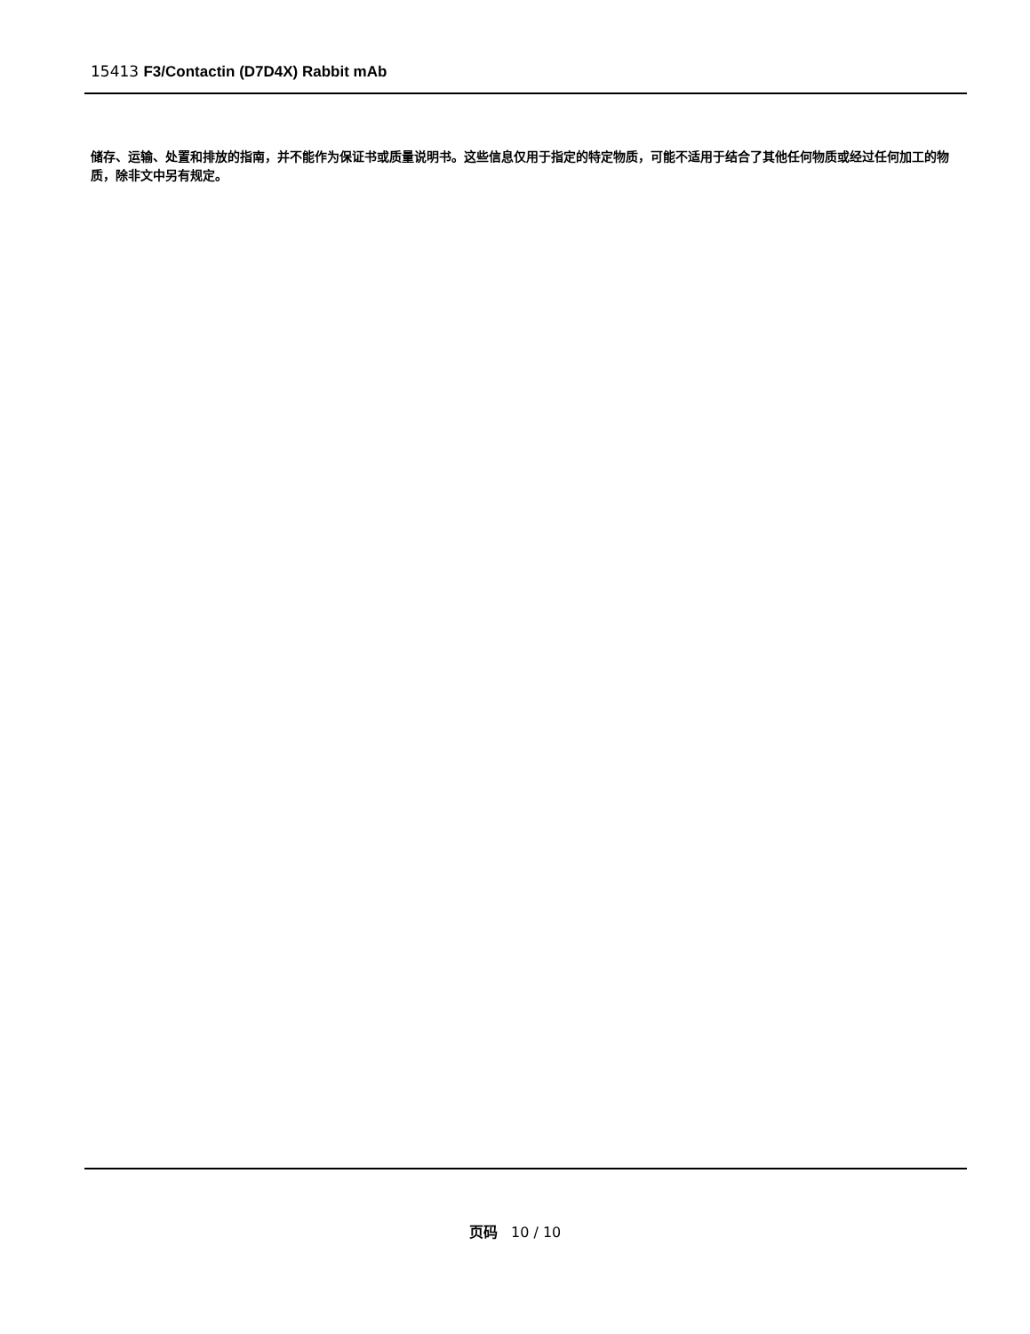15413 F3/Contactin (D7D4X) Rabbit mAb
储存、运输、处置和排放的指南，并不能作为保证书或质量说明书。这些信息仅用于指定的特定物质，可能不适用于结合了其他任何物质或经过任何加工的物质，除非文中另有规定。
页码 10 / 10